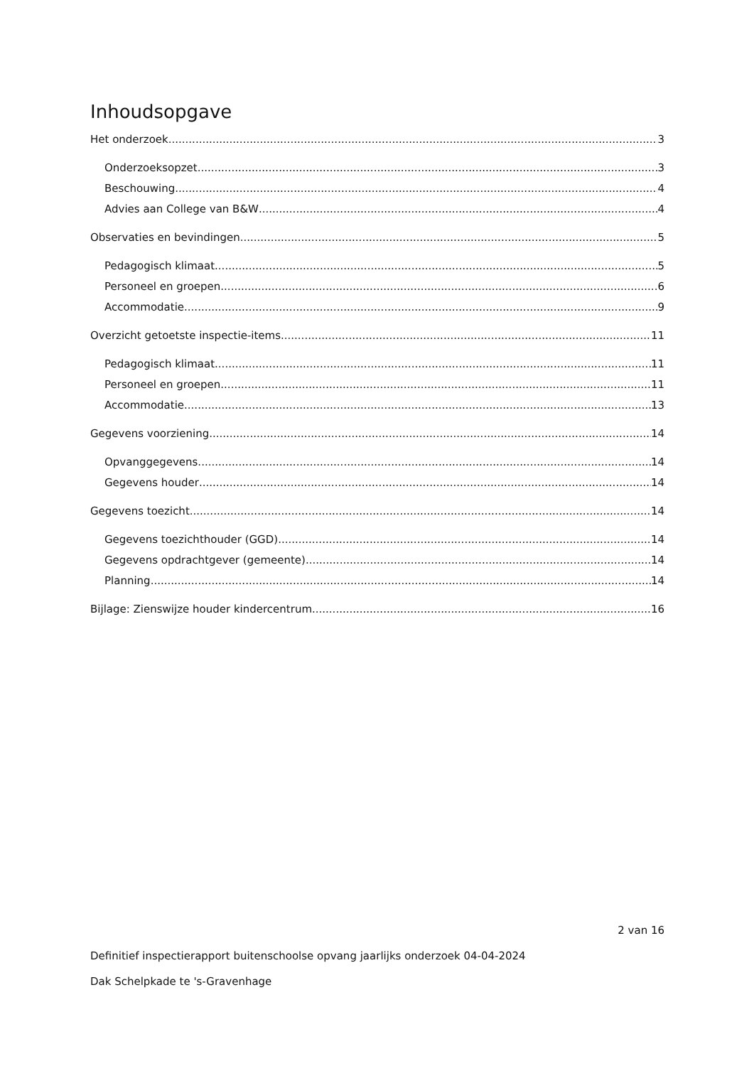Inhoudsopgave
Het onderzoek 3
Onderzoeksopzet 3
Beschouwing 4
Advies aan College van B&W 4
Observaties en bevindingen 5
Pedagogisch klimaat 5
Personeel en groepen 6
Accommodatie 9
Overzicht getoetste inspectie-items 11
Pedagogisch klimaat 11
Personeel en groepen 11
Accommodatie 13
Gegevens voorziening 14
Opvanggegevens 14
Gegevens houder 14
Gegevens toezicht 14
Gegevens toezichthouder (GGD) 14
Gegevens opdrachtgever (gemeente) 14
Planning 14
Bijlage: Zienswijze houder kindercentrum 16
2 van 16
Definitief inspectierapport buitenschoolse opvang jaarlijks onderzoek 04-04-2024
Dak Schelpkade te 's-Gravenhage